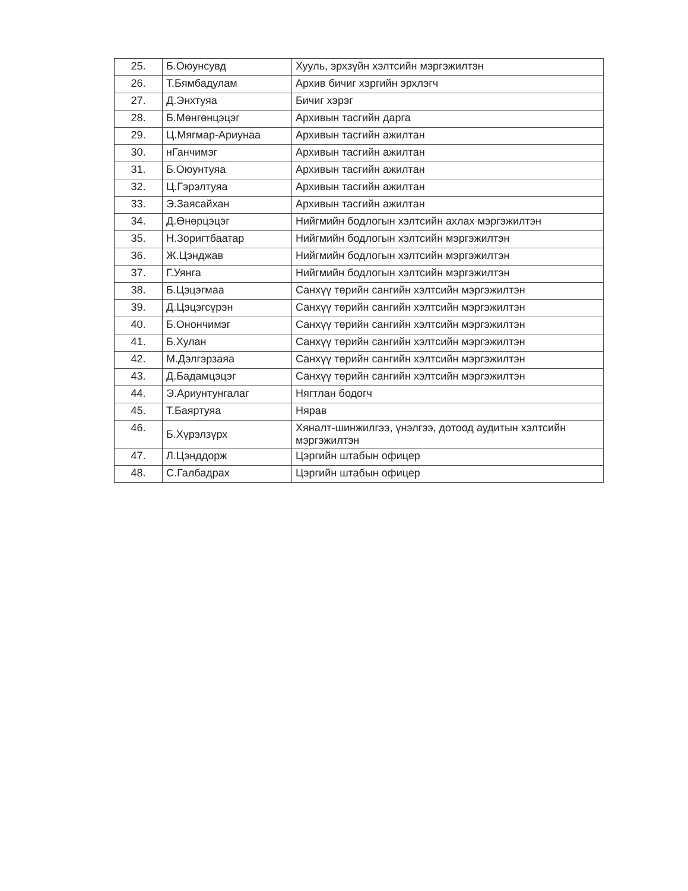| 25. | Б.Оюунсувд | Хууль, эрхзүйн хэлтсийн мэргэжилтэн |
| 26. | Т.Бямбадулам | Архив бичиг хэргийн эрхлэгч |
| 27. | Д.Энхтуяа | Бичиг хэрэг |
| 28. | Б.Мөнгөнцэцэг | Архивын тасгийн дарга |
| 29. | Ц.Мягмар-Ариунаа | Архивын тасгийн ажилтан |
| 30. | нГанчимэг | Архивын тасгийн ажилтан |
| 31. | Б.Оюунтуяа | Архивын тасгийн ажилтан |
| 32. | Ц.Гэрэлтуяа | Архивын тасгийн ажилтан |
| 33. | Э.Заясайхан | Архивын тасгийн ажилтан |
| 34. | Д.Өнөрцэцэг | Нийгмийн бодлогын хэлтсийн ахлах мэргэжилтэн |
| 35. | Н.Зоригтбаатар | Нийгмийн бодлогын хэлтсийн мэргэжилтэн |
| 36. | Ж.Цэнджав | Нийгмийн бодлогын хэлтсийн мэргэжилтэн |
| 37. | Г.Уянга | Нийгмийн бодлогын хэлтсийн мэргэжилтэн |
| 38. | Б.Цэцэгмаа | Санхүү төрийн сангийн хэлтсийн мэргэжилтэн |
| 39. | Д.Цэцэгсүрэн | Санхүү төрийн сангийн хэлтсийн мэргэжилтэн |
| 40. | Б.Онончимэг | Санхүү төрийн сангийн хэлтсийн мэргэжилтэн |
| 41. | Б.Хулан | Санхүү төрийн сангийн хэлтсийн мэргэжилтэн |
| 42. | М.Дэлгэрзаяа | Санхүү төрийн сангийн хэлтсийн мэргэжилтэн |
| 43. | Д.Бадамцэцэг | Санхүү төрийн сангийн хэлтсийн мэргэжилтэн |
| 44. | Э.Ариунтунгалаг | Нягтлан бодогч |
| 45. | Т.Баяртуяа | Нярав |
| 46. | Б.Хүрэлзүрх | Хяналт-шинжилгээ, үнэлгээ, дотоод аудитын хэлтсийн мэргэжилтэн |
| 47. | Л.Цэнддорж | Цэргийн штабын офицер |
| 48. | С.Галбадрах | Цэргийн штабын офицер |